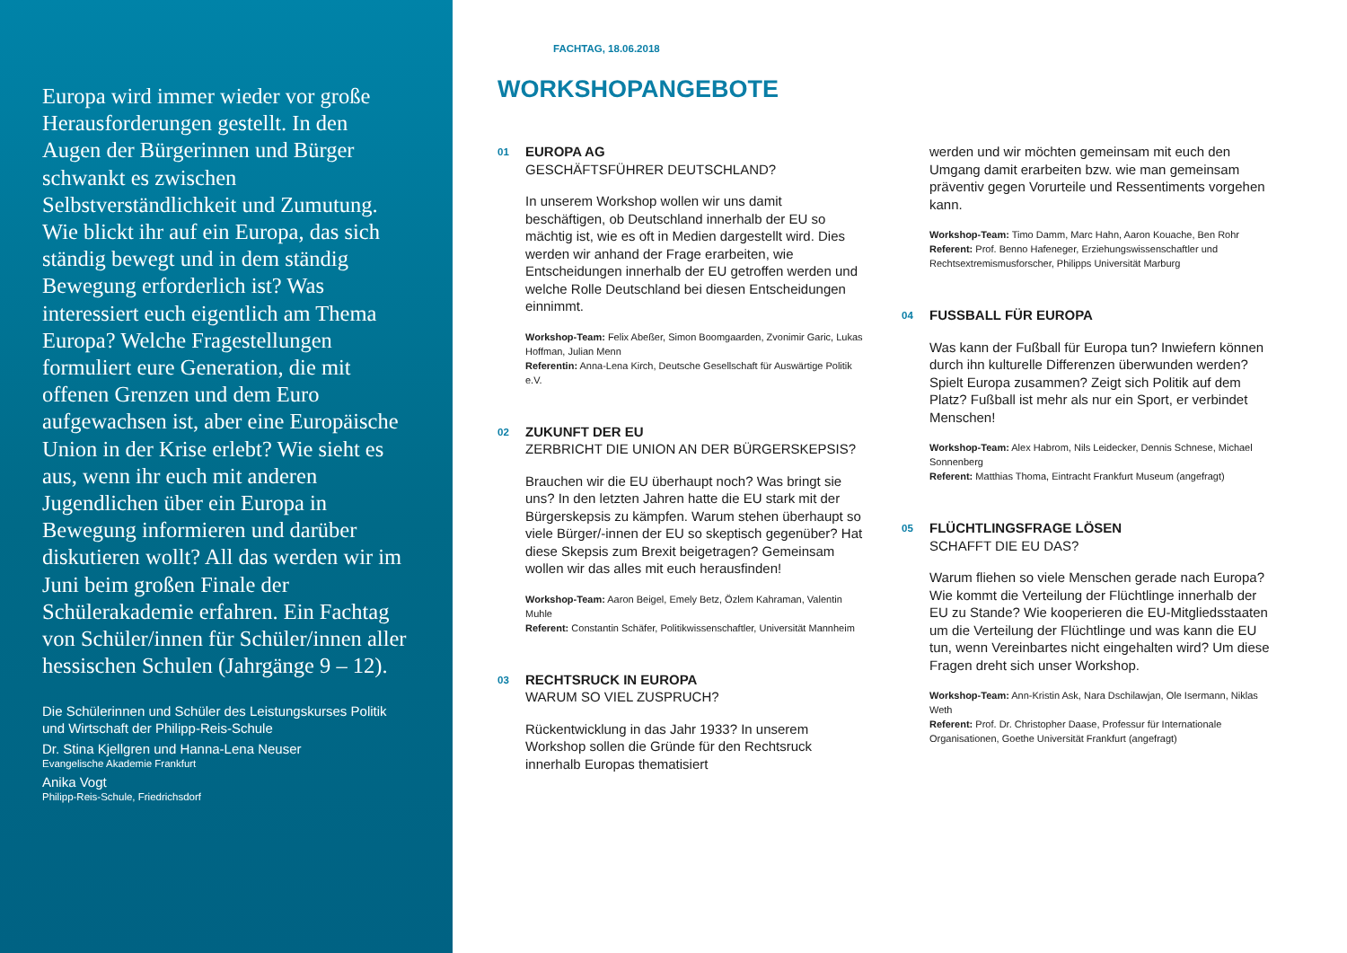Europa wird immer wieder vor große Herausforderungen gestellt. In den Augen der Bürgerinnen und Bürger schwankt es zwischen Selbstverständlichkeit und Zumutung. Wie blickt ihr auf ein Europa, das sich ständig bewegt und in dem ständig Bewegung erforderlich ist? Was interessiert euch eigentlich am Thema Europa? Welche Fragestellungen formuliert eure Generation, die mit offenen Grenzen und dem Euro aufgewachsen ist, aber eine Europäische Union in der Krise erlebt? Wie sieht es aus, wenn ihr euch mit anderen Jugendlichen über ein Europa in Bewegung informieren und darüber diskutieren wollt? All das werden wir im Juni beim großen Finale der Schülerakademie erfahren. Ein Fachtag von Schüler/innen für Schüler/innen aller hessischen Schulen (Jahrgänge 9 – 12).
Die Schülerinnen und Schüler des Leistungskurses Politik und Wirtschaft der Philipp-Reis-Schule
Dr. Stina Kjellgren und Hanna-Lena Neuser
Evangelische Akademie Frankfurt
Anika Vogt
Philipp-Reis-Schule, Friedrichsdorf
FACHTAG, 18.06.2018
WORKSHOPANGEBOTE
01
EUROPA AG
GESCHÄFTSFÜHRER DEUTSCHLAND?
In unserem Workshop wollen wir uns damit beschäftigen, ob Deutschland innerhalb der EU so mächtig ist, wie es oft in Medien dargestellt wird. Dies werden wir anhand der Frage erarbeiten, wie Entscheidungen innerhalb der EU getroffen werden und welche Rolle Deutschland bei diesen Entscheidungen einnimmt.
Workshop-Team: Felix Abeßer, Simon Boomgaarden, Zvonimir Garic, Lukas Hoffman, Julian Menn
Referentin: Anna-Lena Kirch, Deutsche Gesellschaft für Auswärtige Politik e.V.
02
ZUKUNFT DER EU
ZERBRICHT DIE UNION AN DER BÜRGERSKEPSIS?
Brauchen wir die EU überhaupt noch? Was bringt sie uns? In den letzten Jahren hatte die EU stark mit der Bürgerskepsis zu kämpfen. Warum stehen überhaupt so viele Bürger/-innen der EU so skeptisch gegenüber? Hat diese Skepsis zum Brexit beigetragen? Gemeinsam wollen wir das alles mit euch herausfinden!
Workshop-Team: Aaron Beigel, Emely Betz, Özlem Kahraman, Valentin Muhle
Referent: Constantin Schäfer, Politikwissenschaftler, Universität Mannheim
03
RECHTSRUCK IN EUROPA
WARUM SO VIEL ZUSPRUCH?
Rückentwicklung in das Jahr 1933? In unserem Workshop sollen die Gründe für den Rechtsruck innerhalb Europas thematisiert
werden und wir möchten gemeinsam mit euch den Umgang damit erarbeiten bzw. wie man gemeinsam präventiv gegen Vorurteile und Ressentiments vorgehen kann.
Workshop-Team: Timo Damm, Marc Hahn, Aaron Kouache, Ben Rohr
Referent: Prof. Benno Hafeneger, Erziehungswissenschaftler und Rechtsextremismusforscher, Philipps Universität Marburg
04
FUSSBALL FÜR EUROPA
Was kann der Fußball für Europa tun? Inwiefern können durch ihn kulturelle Differenzen überwunden werden? Spielt Europa zusammen? Zeigt sich Politik auf dem Platz? Fußball ist mehr als nur ein Sport, er verbindet Menschen!
Workshop-Team: Alex Habrom, Nils Leidecker, Dennis Schnese, Michael Sonnenberg
Referent: Matthias Thoma, Eintracht Frankfurt Museum (angefragt)
05
FLÜCHTLINGSFRAGE LÖSEN
SCHAFFT DIE EU DAS?
Warum fliehen so viele Menschen gerade nach Europa? Wie kommt die Verteilung der Flüchtlinge innerhalb der EU zu Stande? Wie kooperieren die EU-Mitgliedsstaaten um die Verteilung der Flüchtlinge und was kann die EU tun, wenn Vereinbartes nicht eingehalten wird? Um diese Fragen dreht sich unser Workshop.
Workshop-Team: Ann-Kristin Ask, Nara Dschilawjan, Ole Isermann, Niklas Weth
Referent: Prof. Dr. Christopher Daase, Professur für Internationale Organisationen, Goethe Universität Frankfurt (angefragt)